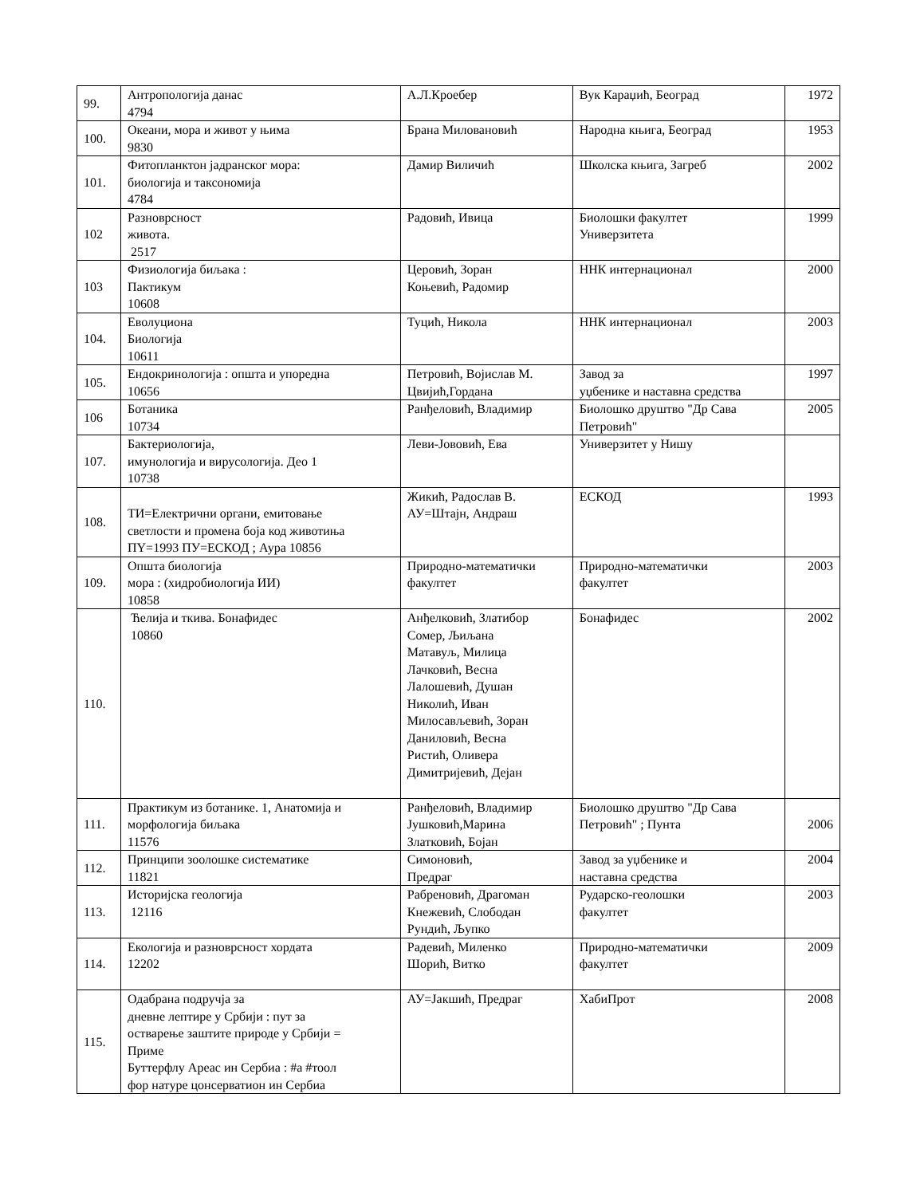| 99. | Антропологија данас 4794 | А.Л.Кроебер | Вук Караџић, Београд | 1972 |
| 100. | Океани, мора и живот у њима 9830 | Брана Миловановић | Народна књига, Београд | 1953 |
| 101. | Фитопланктон јадранског мора: биологија и таксономија 4784 | Дамир Виличић | Школска књига, Загреб | 2002 |
| 102 | Разноврсност живота. 2517 | Радовић, Ивица | Биолошки факултет Универзитета | 1999 |
| 103 | Физиологија биљака : Пактикум 10608 | Церовић, Зоран Коњевић, Радомир | ННК интернационал | 2000 |
| 104. | Еволуциона Биологија 10611 | Туцић, Никола | ННК интернационал | 2003 |
| 105. | Ендокринологија : општа и упоредна 10656 | Петровић, Војислав М. Цвијић,Гордана | Завод за уџбенике и наставна средства | 1997 |
| 106 | Ботаника 10734 | Ранђеловић, Владимир | Биолошко друштво "Др Сава Петровић" | 2005 |
| 107. | Бактериологија, имунологија и вирусологија. Део 1 10738 | Леви-Јовoвић, Ева | Универзитет у Нишу | |
| 108. | ТИ=Електрични органи, емитовање светлости и промена боја код животиња ПY=1993 ПУ=ЕСКОД ; Аура 10856 | Жикић, Радослав В. АУ=Штајн, Андраш | ЕСКОД | 1993 |
| 109. | Општа биологија мора : (хидробиологија ИИ) 10858 | Природно-математички факултет | Природно-математички факултет | 2003 |
| 110. | Ћелија и ткива. Бонафидес 10860 | Анђелковић, Златибор Сомер, Љиљана Матавуљ, Милица Лачковић, Весна Лалошевић, Душан Николић, Иван Милосављевић, Зоран Даниловић, Весна Ристић, Оливера Димитријевић, Дејан | Бонафидес | 2002 |
| 111. | Практикум из ботанике. 1, Анатомија и морфологија биљака 11576 | Ранђеловић, Владимир Јушковић,Марина Златковић, Бојан | Биолошко друштво "Др Сава Петровић" ; Пунта | 2006 |
| 112. | Принципи зоолошке систематике 11821 | Симоновић, Предраг | Завод за уџбенике и наставна средства | 2004 |
| 113. | Историјска геологија 12116 | Рабреновић, Драгоман Кнежевић, Слободан Рундић, Љупко | Рударско-геолошки факултет | 2003 |
| 114. | Екологија и разноврсност хордата 12202 | Радевић, Миленко Шорић, Витко | Природно-математички факултет | 2009 |
| 115. | Одабрана подручја за дневне лептире у Србији : пут за остварење заштите природе у Србији = Приме Буттерфлу Ареас ин Сербиа : #а #тоол фор натуре цонсерватион ин Сербиа | АУ=Јакшић, Предраг | ХабиПрот | 2008 |